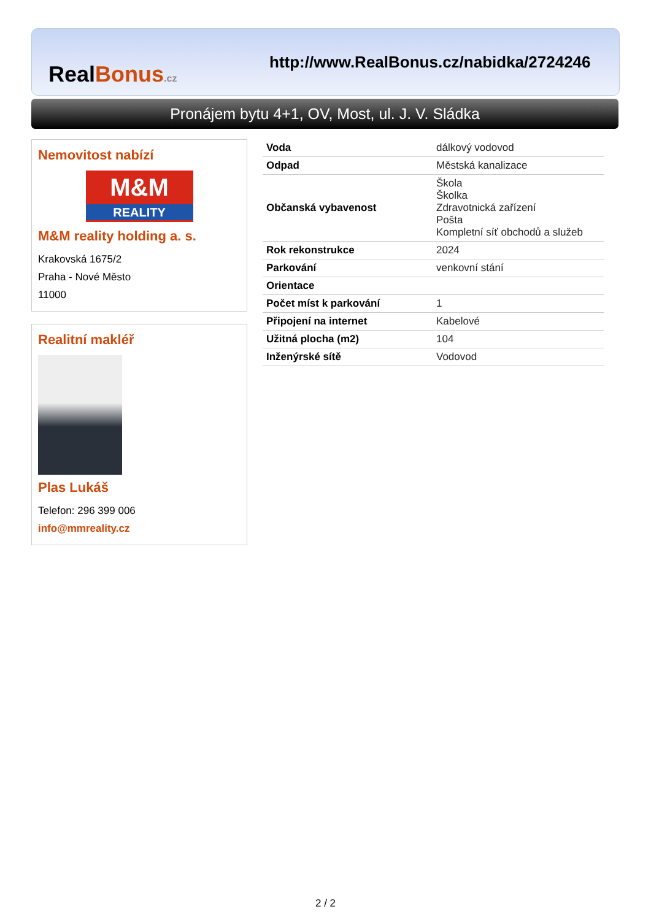RealBonus.cz
http://www.RealBonus.cz/nabidka/2724246
Pronájem bytu 4+1, OV, Most, ul. J. V. Sládka
Nemovitost nabízí
M&M
REALITY
M&M reality holding a. s.
Krakovská 1675/2
Praha - Nové Město
11000
Realitní makléř
Plas Lukáš
Telefon: 296 399 006
info@mmreality.cz
| Voda | dálkový vodovod |
| Odpad | Městská kanalizace |
| Občanská vybavenost | Škola Školka Zdravotnická zařízení Pošta Kompletní síť obchodů a služeb |
| Rok rekonstrukce | 2024 |
| Parkování | venkovní stání |
| Orientace | |
| Počet míst k parkování | 1 |
| Připojení na internet | Kabelové |
| Užitná plocha (m2) | 104 |
| Inženýrské sítě | Vodovod |
2 / 2